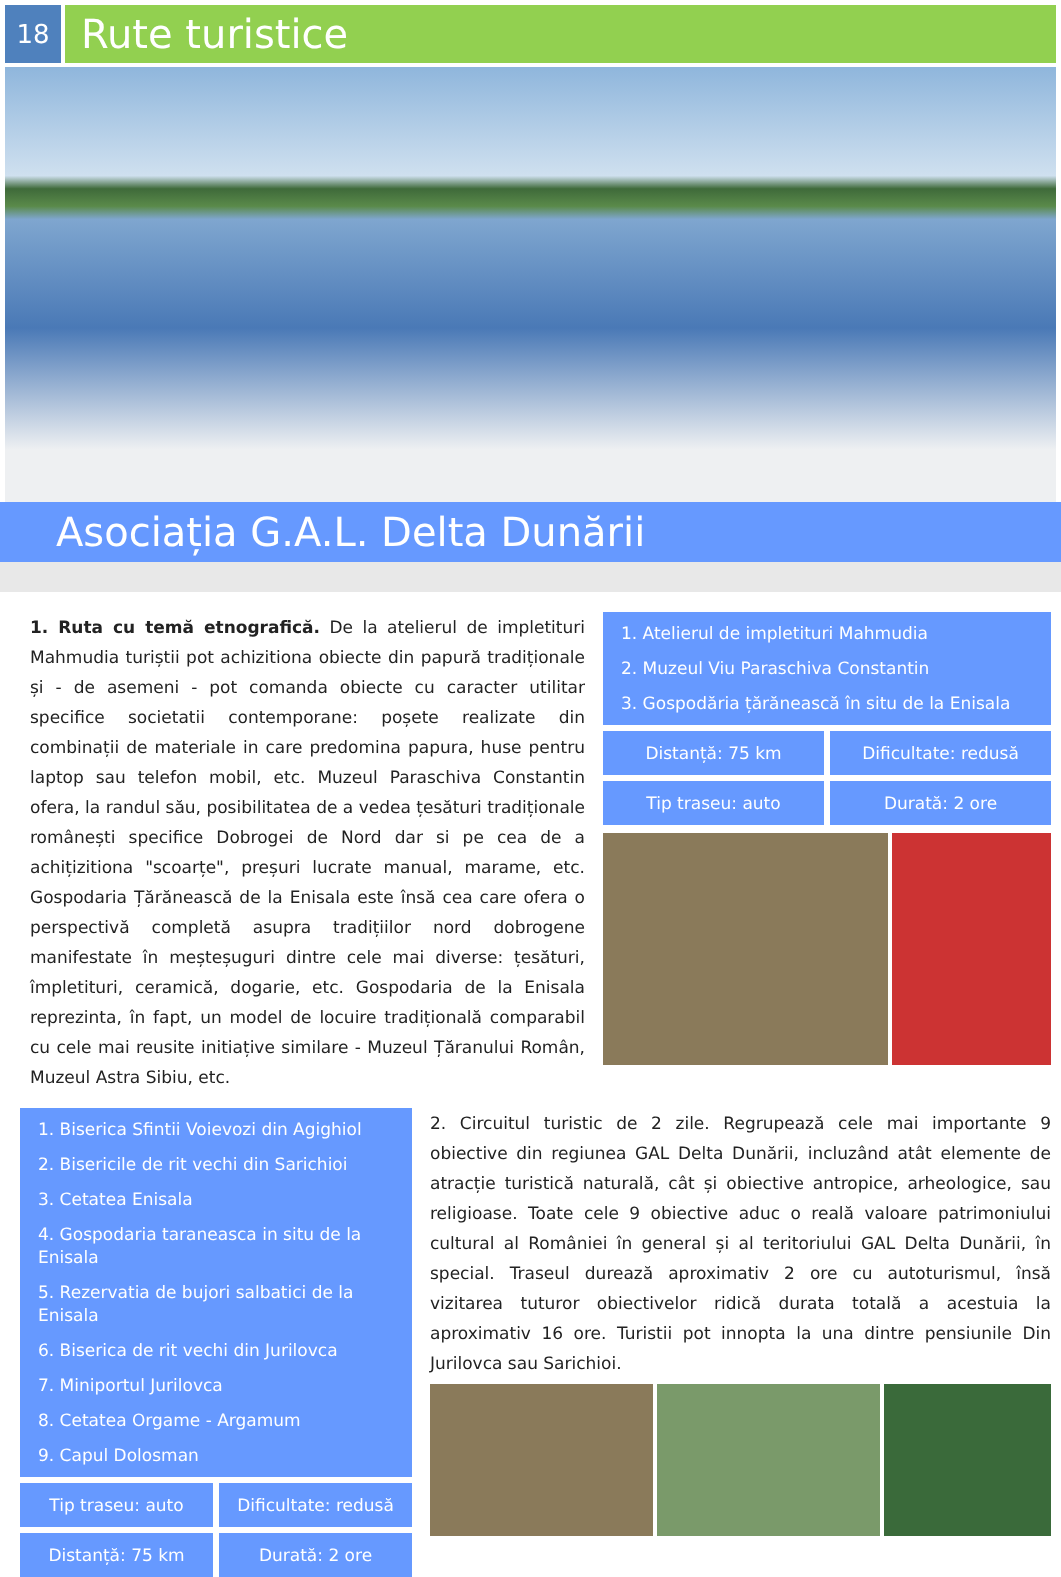18
Rute turistice
Asociația G.A.L. Delta Dunării
1. Ruta cu temă etnografică. De la atelierul de impletituri Mahmudia turiștii pot achizitiona obiecte din papură tradiționale și - de asemeni - pot comanda obiecte cu caracter utilitar specifice societatii contemporane: poșete realizate din combinații de materiale in care predomina papura, huse pentru laptop sau telefon mobil, etc. Muzeul Paraschiva Constantin ofera, la randul său, posibilitatea de a vedea țesături tradiționale românești specifice Dobrogei de Nord dar si pe cea de a achițizitiona "scoarțe", preșuri lucrate manual, marame, etc. Gospodaria Țărănească de la Enisala este însă cea care ofera o perspectivă completă asupra tradițiilor nord dobrogene manifestate în meșteșuguri dintre cele mai diverse: țesături, împletituri, ceramică, dogarie, etc. Gospodaria de la Enisala reprezinta, în fapt, un model de locuire tradițională comparabil cu cele mai reusite initiațive similare - Muzeul Țăranului Român, Muzeul Astra Sibiu, etc.
1. Atelierul de impletituri Mahmudia
2. Muzeul Viu Paraschiva Constantin
3. Gospodăria țărănească în situ de la Enisala
Distanță: 75 km
Dificultate: redusă
Tip traseu: auto
Durată: 2 ore
1. Biserica Sfintii Voievozi din Agighiol
2. Bisericile de rit vechi din Sarichioi
3. Cetatea Enisala
4. Gospodaria taraneasca in situ de la Enisala
5. Rezervatia de bujori salbatici de la Enisala
6. Biserica de rit vechi din Jurilovca
7. Miniportul Jurilovca
8. Cetatea Orgame - Argamum
9. Capul Dolosman
Tip traseu: auto
Dificultate: redusă
Distanță: 75 km
Durată: 2 ore
2. Circuitul turistic de 2 zile. Regrupează cele mai importante 9 obiective din regiunea GAL Delta Dunării, incluzând atât elemente de atracție turistică naturală, cât și obiective antropice, arheologice, sau religioase. Toate cele 9 obiective aduc o reală valoare patrimoniului cultural al României în general și al teritoriului GAL Delta Dunării, în special. Traseul durează aproximativ 2 ore cu autoturismul, însă vizitarea tuturor obiectivelor ridică durata totală a acestuia la aproximativ 16 ore. Turistii pot innopta la una dintre pensiunile Din Jurilovca sau Sarichioi.